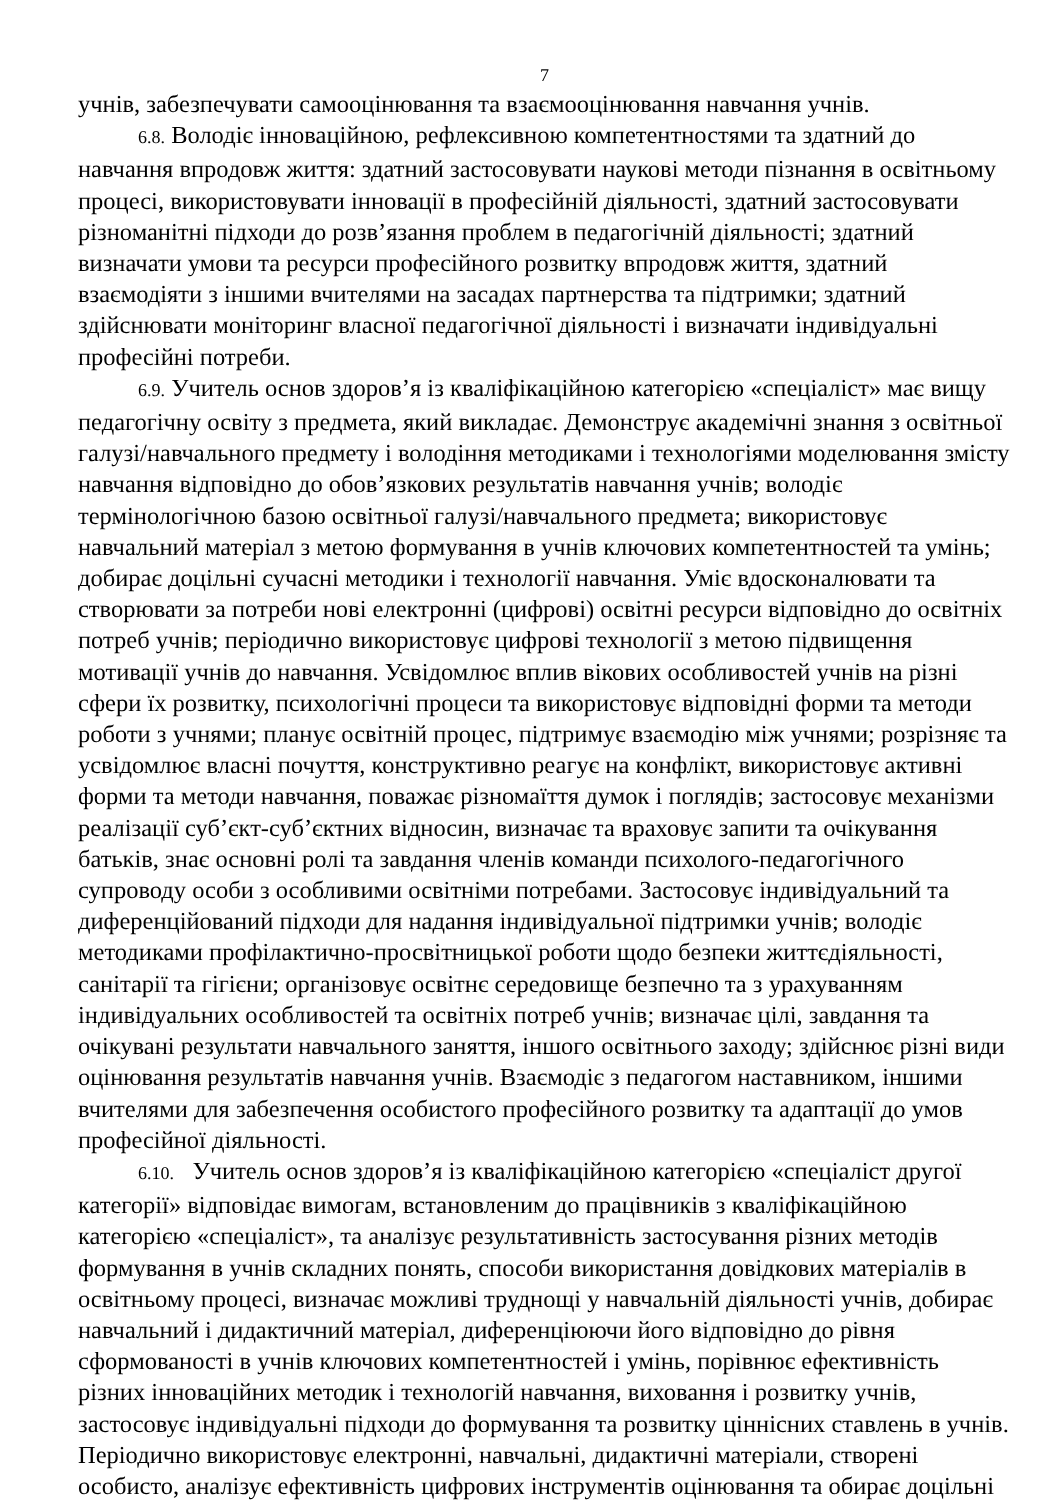7
учнів, забезпечувати самооцінювання та взаємооцінювання навчання учнів.
6.8. Володіє інноваційною, рефлексивною компетентностями та здатний до навчання впродовж життя: здатний застосовувати наукові методи пізнання в освітньому процесі, використовувати інновації в професійній діяльності, здатний застосовувати різноманітні підходи до розв’язання проблем в педагогічній діяльності; здатний визначати умови та ресурси професійного розвитку впродовж життя, здатний взаємодіяти з іншими вчителями на засадах партнерства та підтримки; здатний здійснювати моніторинг власної педагогічної діяльності і визначати індивідуальні професійні потреби.
6.9. Учитель основ здоров’я із кваліфікаційною категорією «спеціаліст» має вищу педагогічну освіту з предмета, який викладає. Демонструє академічні знання з освітньої галузі/навчального предмету і володіння методиками і технологіями моделювання змісту навчання відповідно до обов’язкових результатів навчання учнів; володіє термінологічною базою освітньої галузі/навчального предмета; використовує навчальний матеріал з метою формування в учнів ключових компетентностей та умінь; добирає доцільні сучасні методики і технології навчання. Уміє вдосконалювати та створювати за потреби нові електронні (цифрові) освітні ресурси відповідно до освітніх потреб учнів; періодично використовує цифрові технології з метою підвищення мотивації учнів до навчання. Усвідомлює вплив вікових особливостей учнів на різні сфери їх розвитку, психологічні процеси та використовує відповідні форми та методи роботи з учнями; планує освітній процес, підтримує взаємодію між учнями; розрізняє та усвідомлює власні почуття, конструктивно реагує на конфлікт, використовує активні форми та методи навчання, поважає різномаїття думок і поглядів; застосовує механізми реалізації суб’єкт-суб’єктних відносин, визначає та враховує запити та очікування батьків, знає основні ролі та завдання членів команди психолого-педагогічного супроводу особи з особливими освітніми потребами. Застосовує індивідуальний та диференційований підходи для надання індивідуальної підтримки учнів; володіє методиками профілактично-просвітницької роботи щодо безпеки життєдіяльності, санітарії та гігієни; організовує освітнє середовище безпечно та з урахуванням індивідуальних особливостей та освітніх потреб учнів; визначає цілі, завдання та очікувані результати навчального заняття, іншого освітнього заходу; здійснює різні види оцінювання результатів навчання учнів. Взаємодіє з педагогом наставником, іншими вчителями для забезпечення особистого професійного розвитку та адаптації до умов професійної діяльності.
6.10. Учитель основ здоров’я із кваліфікаційною категорією «спеціаліст другої категорії» відповідає вимогам, встановленим до працівників з кваліфікаційною категорією «спеціаліст», та аналізує результативність застосування різних методів формування в учнів складних понять, способи використання довідкових матеріалів в освітньому процесі, визначає можливі труднощі у навчальній діяльності учнів, добирає навчальний і дидактичний матеріал, диференціюючи його відповідно до рівня сформованості в учнів ключових компетентностей і умінь, порівнює ефективність різних інноваційних методик і технологій навчання, виховання і розвитку учнів, застосовує індивідуальні підходи до формування та розвитку ціннісних ставлень в учнів. Періодично використовує електронні, навчальні, дидактичні матеріали, створені особисто, аналізує ефективність цифрових інструментів оцінювання та обирає доцільні